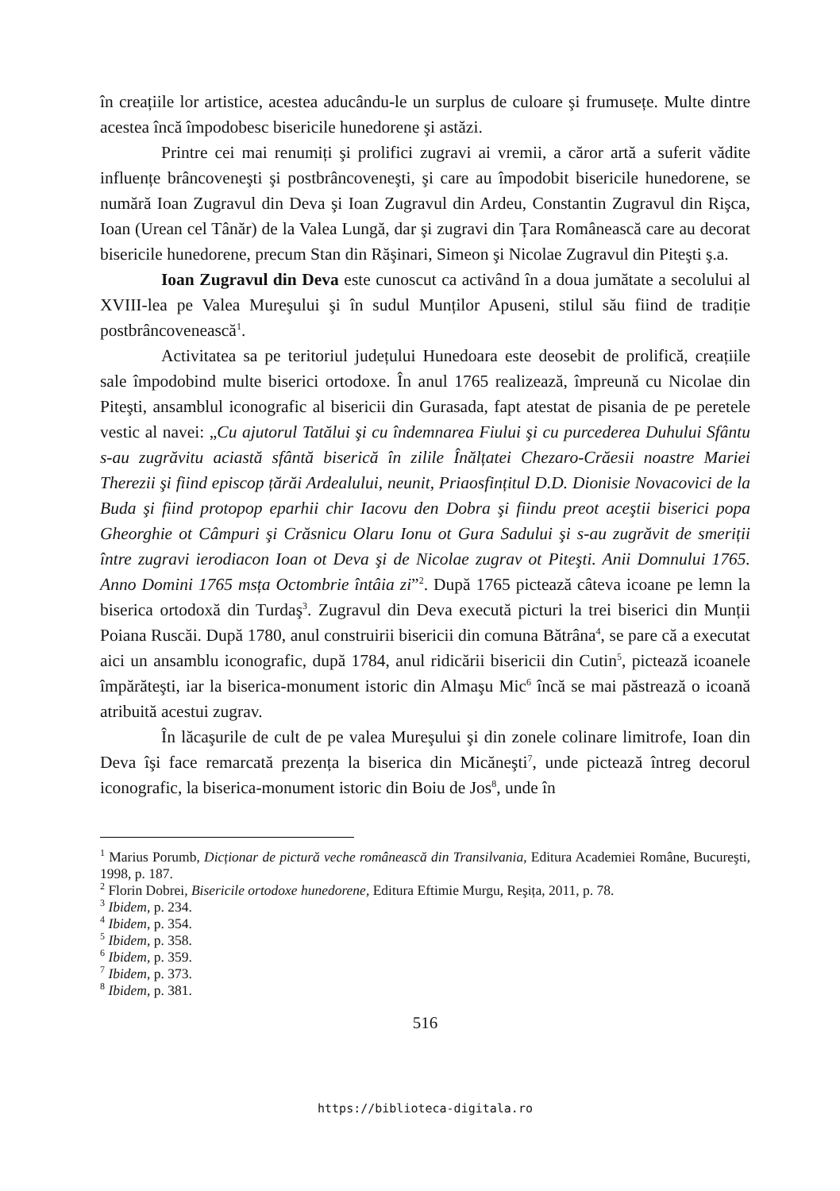în creațiile lor artistice, acestea aducându-le un surplus de culoare şi frumusețe. Multe dintre acestea încă împodobesc bisericile hunedorene şi astăzi.
Printre cei mai renumiți şi prolifici zugravi ai vremii, a căror artă a suferit vădite influențe brâncoveneşti şi postbrâncoveneşti, şi care au împodobit bisericile hunedorene, se numără Ioan Zugravul din Deva şi Ioan Zugravul din Ardeu, Constantin Zugravul din Rişca, Ioan (Urean cel Tânăr) de la Valea Lungă, dar şi zugravi din Țara Românească care au decorat bisericile hunedorene, precum Stan din Răşinari, Simeon şi Nicolae Zugravul din Piteşti ş.a.
Ioan Zugravul din Deva este cunoscut ca activând în a doua jumătate a secolului al XVIII-lea pe Valea Mureşului şi în sudul Munților Apuseni, stilul său fiind de tradiție postbrâncovenească<sup>1</sup>.
Activitatea sa pe teritoriul județului Hunedoara este deosebit de prolifică, creațiile sale împodobind multe biserici ortodoxe. În anul 1765 realizează, împreună cu Nicolae din Piteşti, ansamblul iconografic al bisericii din Gurasada, fapt atestat de pisania de pe peretele vestic al navei: „Cu ajutorul Tatălui şi cu îndemnarea Fiului şi cu purcederea Duhului Sfântu s-au zugrăvitu aciastă sfântă biserică în zilile Înălțatei Chezaro-Crăesii noastre Mariei Therezii şi fiind episcop țărăi Ardealului, neunit, Priaosfințitul D.D. Dionisie Novacovici de la Buda şi fiind protopop eparhii chir Iacovu den Dobra şi fiindu preot aceştii biserici popa Gheorghie ot Câmpuri şi Crăsnicu Olaru Ionu ot Gura Sadului şi s-au zugrăvit de smeriții între zugravi ierodiacon Ioan ot Deva şi de Nicolae zugrav ot Piteşti. Anii Domnului 1765. Anno Domini 1765 msța Octombrie întâia zi”<sup>2</sup>. După 1765 pictează câteva icoane pe lemn la biserica ortodoxă din Turdaş<sup>3</sup>. Zugravul din Deva execută picturi la trei biserici din Munții Poiana Ruscăi. După 1780, anul construirii bisericii din comuna Bătrâna<sup>4</sup>, se pare că a executat aici un ansamblu iconografic, după 1784, anul ridicării bisericii din Cutin<sup>5</sup>, pictează icoanele împărăteşti, iar la biserica-monument istoric din Almaşu Mic<sup>6</sup> încă se mai păstrează o icoană atribuită acestui zugrav.
În lăcaşurile de cult de pe valea Mureşului şi din zonele colinare limitrofe, Ioan din Deva îşi face remarcată prezența la biserica din Micăneşti<sup>7</sup>, unde pictează întreg decorul iconografic, la biserica-monument istoric din Boiu de Jos<sup>8</sup>, unde în
<sup>1</sup> Marius Porumb, Dicționar de pictură veche românească din Transilvania, Editura Academiei Române, Bucureşti, 1998, p. 187.
<sup>2</sup> Florin Dobrei, Bisericile ortodoxe hunedorene, Editura Eftimie Murgu, Reşița, 2011, p. 78.
<sup>3</sup> Ibidem, p. 234.
<sup>4</sup> Ibidem, p. 354.
<sup>5</sup> Ibidem, p. 358.
<sup>6</sup> Ibidem, p. 359.
<sup>7</sup> Ibidem, p. 373.
<sup>8</sup> Ibidem, p. 381.
516
https://biblioteca-digitala.ro